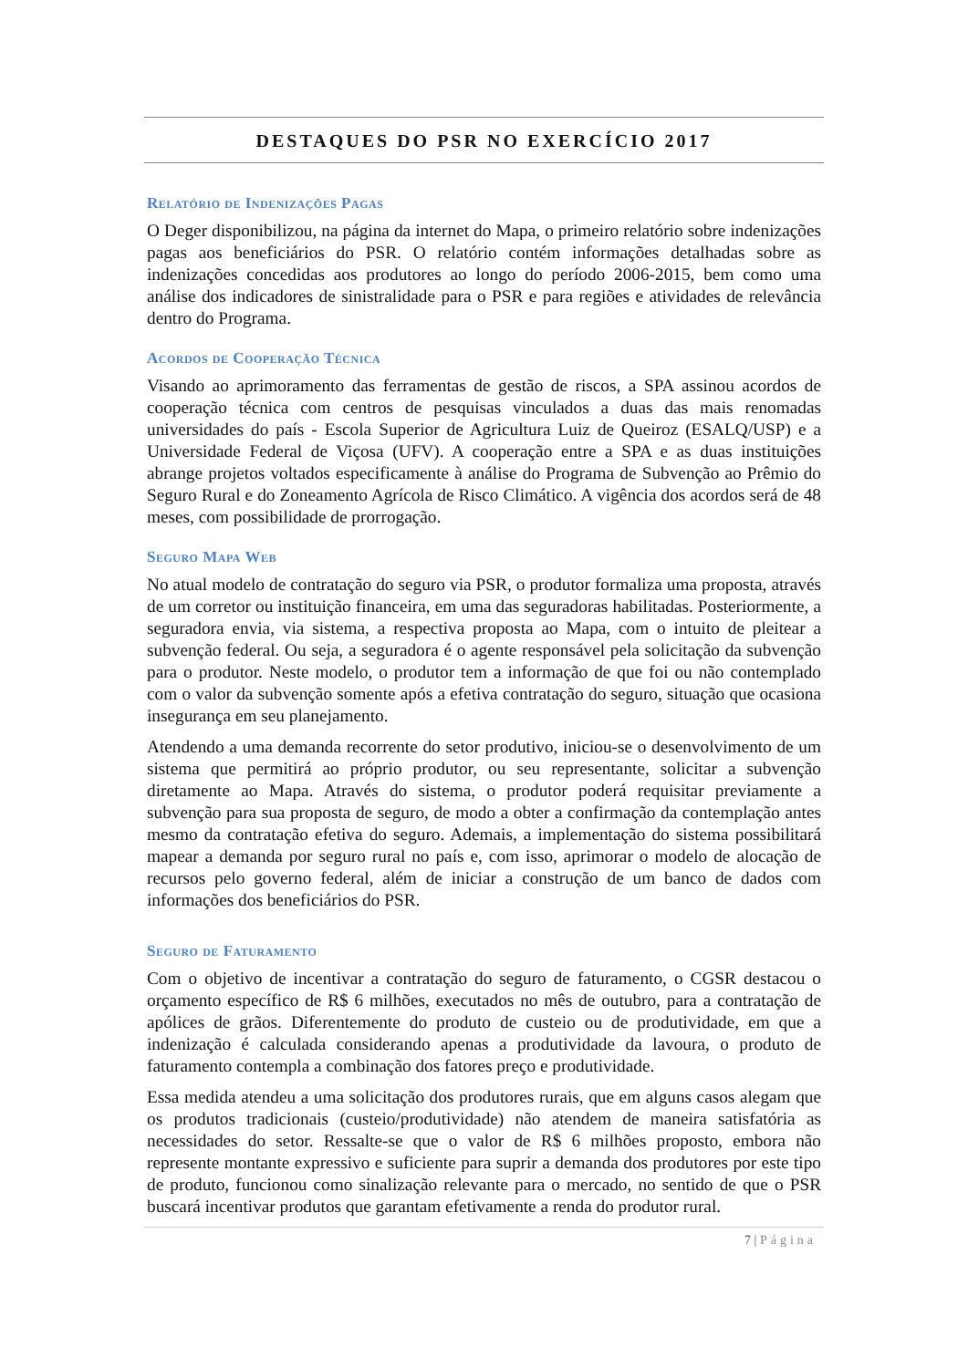DESTAQUES DO PSR NO EXERCÍCIO 2017
Relatório de Indenizações Pagas
O Deger disponibilizou, na página da internet do Mapa, o primeiro relatório sobre indenizações pagas aos beneficiários do PSR. O relatório contém informações detalhadas sobre as indenizações concedidas aos produtores ao longo do período 2006-2015, bem como uma análise dos indicadores de sinistralidade para o PSR e para regiões e atividades de relevância dentro do Programa.
Acordos de Cooperação Técnica
Visando ao aprimoramento das ferramentas de gestão de riscos, a SPA assinou acordos de cooperação técnica com centros de pesquisas vinculados a duas das mais renomadas universidades do país - Escola Superior de Agricultura Luiz de Queiroz (ESALQ/USP) e a Universidade Federal de Viçosa (UFV). A cooperação entre a SPA e as duas instituições abrange projetos voltados especificamente à análise do Programa de Subvenção ao Prêmio do Seguro Rural e do Zoneamento Agrícola de Risco Climático. A vigência dos acordos será de 48 meses, com possibilidade de prorrogação.
Seguro Mapa Web
No atual modelo de contratação do seguro via PSR, o produtor formaliza uma proposta, através de um corretor ou instituição financeira, em uma das seguradoras habilitadas. Posteriormente, a seguradora envia, via sistema, a respectiva proposta ao Mapa, com o intuito de pleitear a subvenção federal. Ou seja, a seguradora é o agente responsável pela solicitação da subvenção para o produtor. Neste modelo, o produtor tem a informação de que foi ou não contemplado com o valor da subvenção somente após a efetiva contratação do seguro, situação que ocasiona insegurança em seu planejamento.
Atendendo a uma demanda recorrente do setor produtivo, iniciou-se o desenvolvimento de um sistema que permitirá ao próprio produtor, ou seu representante, solicitar a subvenção diretamente ao Mapa. Através do sistema, o produtor poderá requisitar previamente a subvenção para sua proposta de seguro, de modo a obter a confirmação da contemplação antes mesmo da contratação efetiva do seguro. Ademais, a implementação do sistema possibilitará mapear a demanda por seguro rural no país e, com isso, aprimorar o modelo de alocação de recursos pelo governo federal, além de iniciar a construção de um banco de dados com informações dos beneficiários do PSR.
Seguro de Faturamento
Com o objetivo de incentivar a contratação do seguro de faturamento, o CGSR destacou o orçamento específico de R$ 6 milhões, executados no mês de outubro, para a contratação de apólices de grãos. Diferentemente do produto de custeio ou de produtividade, em que a indenização é calculada considerando apenas a produtividade da lavoura, o produto de faturamento contempla a combinação dos fatores preço e produtividade.
Essa medida atendeu a uma solicitação dos produtores rurais, que em alguns casos alegam que os produtos tradicionais (custeio/produtividade) não atendem de maneira satisfatória as necessidades do setor. Ressalte-se que o valor de R$ 6 milhões proposto, embora não represente montante expressivo e suficiente para suprir a demanda dos produtores por este tipo de produto, funcionou como sinalização relevante para o mercado, no sentido de que o PSR buscará incentivar produtos que garantam efetivamente a renda do produtor rural.
7 | Página